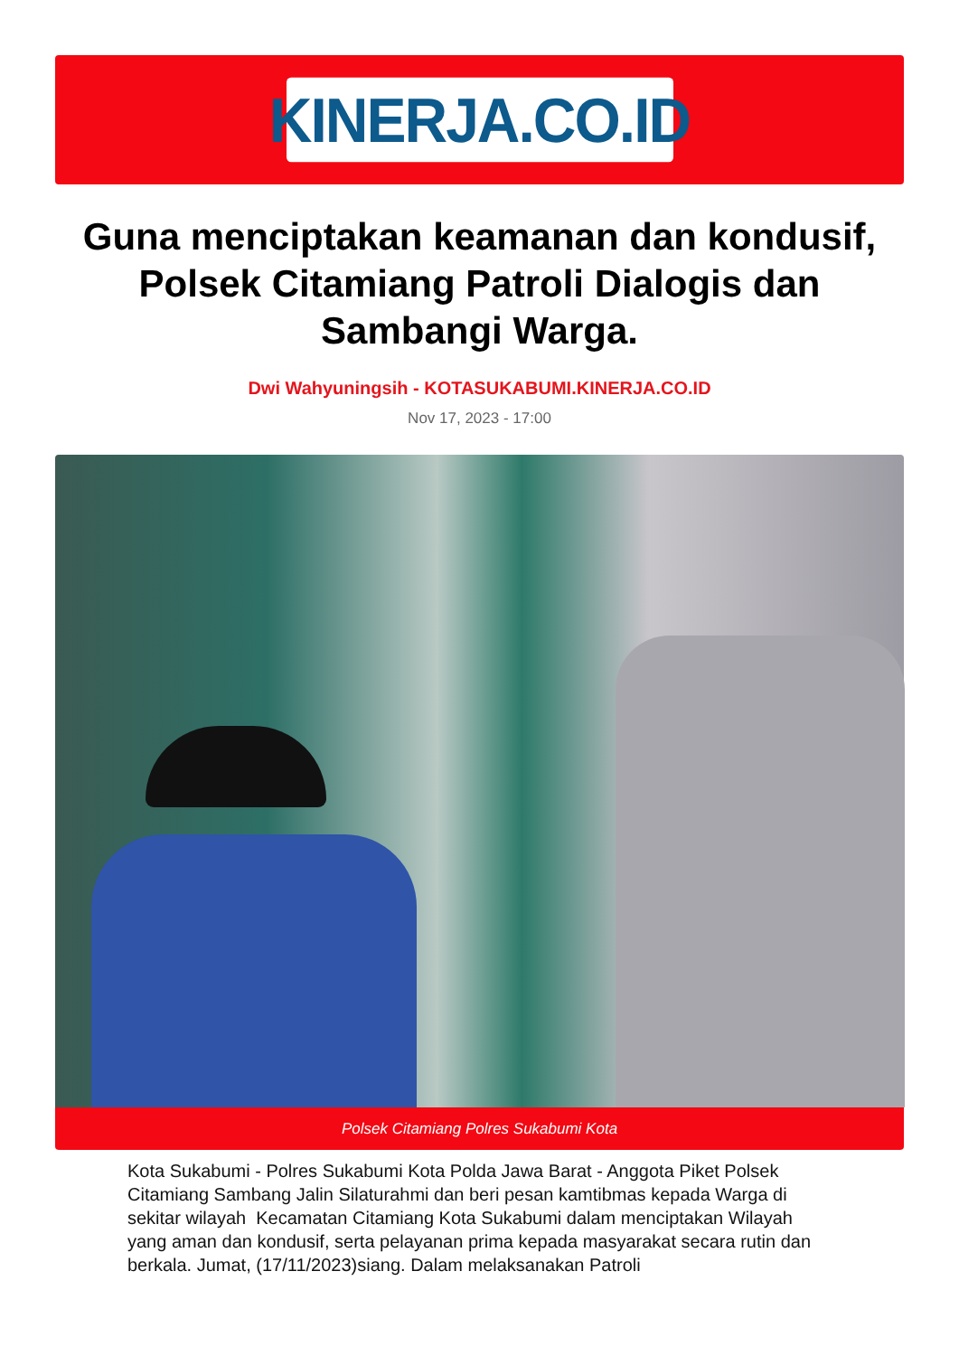KINERJA.CO.ID
Guna menciptakan keamanan dan kondusif, Polsek Citamiang Patroli Dialogis dan Sambangi Warga.
Dwi Wahyuningsih - KOTASUKABUMI.KINERJA.CO.ID
Nov 17, 2023 - 17:00
Polsek Citamiang Polres Sukabumi Kota
Kota Sukabumi - Polres Sukabumi Kota Polda Jawa Barat - Anggota Piket Polsek Citamiang Sambang Jalin Silaturahmi dan beri pesan kamtibmas kepada Warga di sekitar wilayah Kecamatan Citamiang Kota Sukabumi dalam menciptakan Wilayah yang aman dan kondusif, serta pelayanan prima kepada masyarakat secara rutin dan berkala. Jumat, (17/11/2023)siang. Dalam melaksanakan Patroli